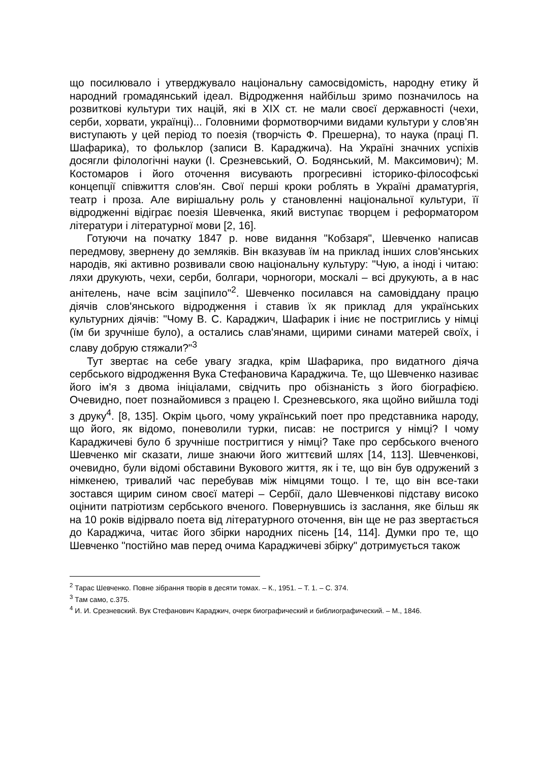що посилювало і утверджувало національну самосвідомість, народну етику й народний громадянський ідеал. Відродження найбільш зримо позначилось на розвиткові культури тих націй, які в XIX ст. не мали своєї державності (чехи, серби, хорвати, українці)... Головними формотворчими видами культури у слов'ян виступають у цей період то поезія (творчість Ф. Прешерна), то наука (праці П. Шафарика), то фольклор (записи В. Караджича). На Україні значних успіхів досягли філологічні науки (І. Срезневський, О. Бодянський, М. Максимович); М. Костомаров і його оточення висувають прогресивні історико-філософські концепції співжиття слов'ян. Свої перші кроки роблять в Україні драматургія, театр і проза. Але вирішальну роль у становленні національної культури, її відродженні відіграє поезія Шевченка, який виступає творцем і реформатором літератури і літературної мови [2, 16].
Готуючи на початку 1847 р. нове видання "Кобзаря", Шевченко написав передмову, звернену до земляків. Він вказував їм на приклад інших слов'янських народів, які активно розвивали свою національну культуру: "Чую, а іноді і читаю: ляхи друкують, чехи, серби, болгари, чорногори, москалі – всі друкують, а в нас анітелень, наче всім заціпило"<sup>2</sup>. Шевченко посилався на самовіддану працю діячів слов'янського відродження і ставив їх як приклад для українських культурних діячів: "Чому В. С. Караджич, Шафарик і iниє не постриглись у німці (їм би зручніше було), а остались слав'янами, щирими синами матерей своїх, і славу добрую стяжали?"<sup>3</sup>
Тут звертає на себе увагу згадка, крім Шафарика, про видатного діяча сербського відродження Вука Стефановича Караджича. Те, що Шевченко називає його ім'я з двома ініціалами, свідчить про обізнаність з його біографією. Очевидно, поет познайомився з працею І. Срезневського, яка щойно вийшла тоді з друку<sup>4</sup>. [8, 135]. Окрім цього, чому український поет про представника народу, що його, як відомо, поневолили турки, писав: не постригся у німці? І чому Караджичеві було б зручніше постригтися у німці? Таке про сербського вченого Шевченко міг сказати, лише знаючи його життєвий шлях [14, 113]. Шевченкові, очевидно, були відомі обставини Вукового життя, як і те, що він був одружений з німкенею, тривалий час перебував між німцями тощо. І те, що він все-таки зостався щирим сином своєї матері – Сербії, дало Шевченкові підставу високо оцінити патріотизм сербського вченого. Повернувшись із заслання, яке більш як на 10 років відірвало поета від літературного оточення, він ще не раз звертається до Караджича, читає його збірки народних пісень [14, 114]. Думки про те, що Шевченко "постійно мав перед очима Караджичеві збірку" дотримується також
<sup>2</sup> Тарас Шевченко. Повне зібрання творів в десяти томах. – К., 1951. – Т. 1. – С. 374.
<sup>3</sup> Там само, с.375.
<sup>4</sup> И. И. Срезневский. Вук Стефанович Караджич, очерк биографический и библиографический. – М., 1846.